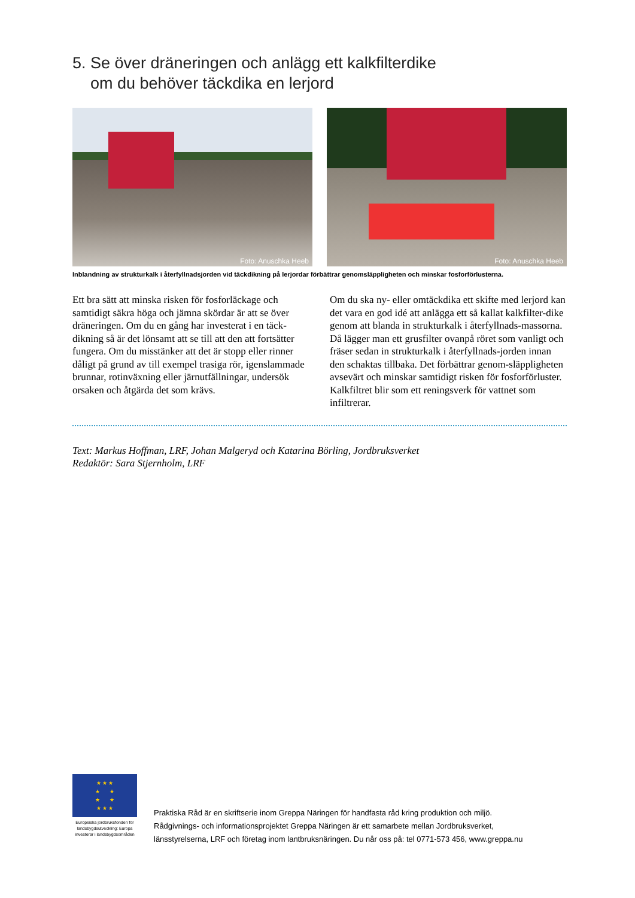5. Se över dräneringen och anlägg ett kalkfilterdike
om du behöver täckdika en lerjord
Foto: Anuschka Heeb
Foto: Anuschka Heeb
Inblandning av strukturkalk i återfyllnadsjorden vid täckdikning på lerjordar förbättrar genomsläppligheten och minskar fosforförlusterna.
Ett bra sätt att minska risken för fosforläckage och samtidigt säkra höga och jämna skördar är att se över dräneringen. Om du en gång har investerat i en täck-dikning så är det lönsamt att se till att den att fortsätter fungera. Om du misstänker att det är stopp eller rinner dåligt på grund av till exempel trasiga rör, igenslammade brunnar, rotinväxning eller järnutfällningar, undersök orsaken och åtgärda det som krävs.
Om du ska ny- eller omtäckdika ett skifte med lerjord kan det vara en god idé att anlägga ett så kallat kalkfilter-dike genom att blanda in strukturkalk i återfyllnads-massorna. Då lägger man ett grusfilter ovanpå röret som vanligt och fräser sedan in strukturkalk i återfyllnads-jorden innan den schaktas tillbaka. Det förbättrar genom-släppligheten avsevärt och minskar samtidigt risken för fosforförluster. Kalkfiltret blir som ett reningsverk för vattnet som infiltrerar.
Text: Markus Hoffman, LRF, Johan Malgeryd och Katarina Börling, Jordbruksverket
Redaktör: Sara Stjernholm, LRF
★ ★ ★
★ ★
★ ★
★ ★ ★
Europeiska jordbruksfonden för landsbygdsutveckling: Europa investerar i landsbygdsområden
Praktiska Råd är en skriftserie inom Greppa Näringen för handfasta råd kring produktion och miljö.
Rådgivnings- och informationsprojektet Greppa Näringen är ett samarbete mellan Jordbruksverket,
länsstyrelserna, LRF och företag inom lantbruksnäringen. Du når oss på: tel 0771-573 456, www.greppa.nu